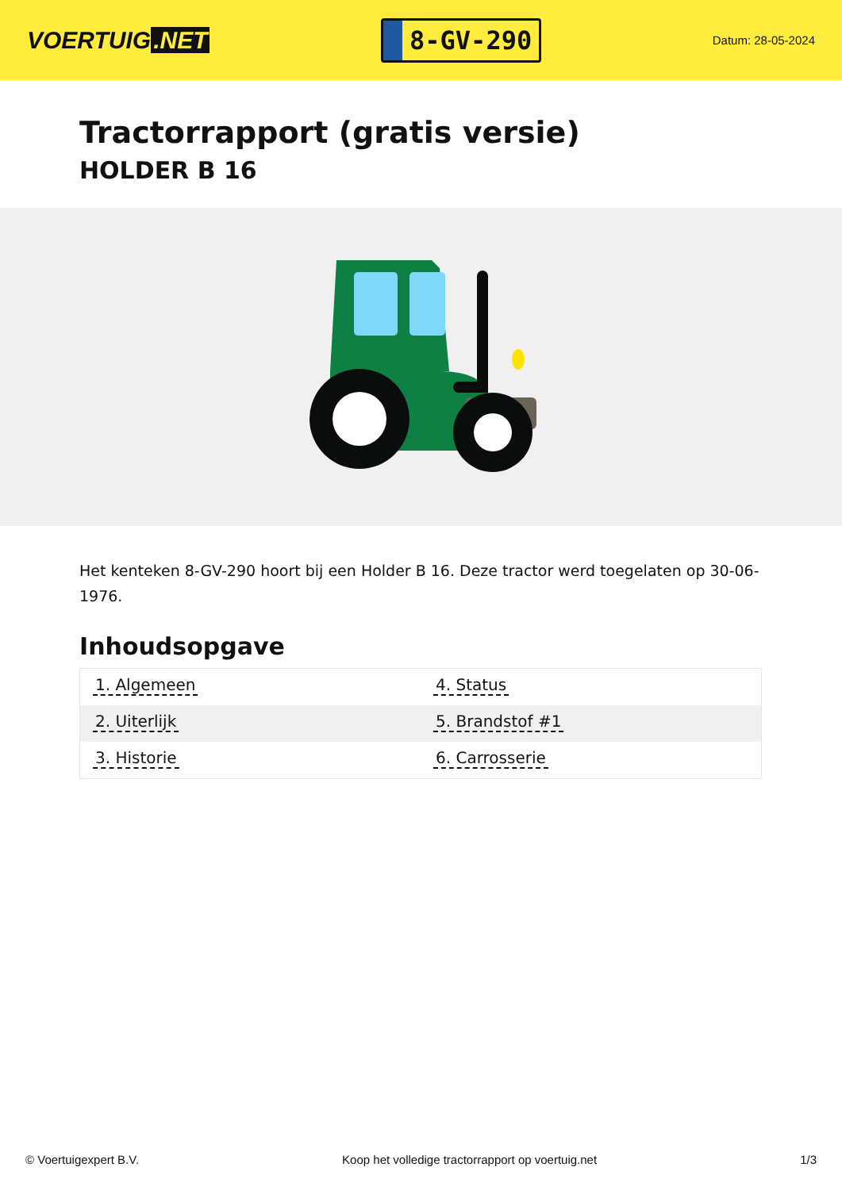VOERTUIG.NET
8-GV-290
Datum: 28-05-2024
Tractorrapport (gratis versie)
HOLDER B 16
Het kenteken 8-GV-290 hoort bij een Holder B 16. Deze tractor werd toegelaten op 30-06-1976.
Inhoudsopgave
| 1. Algemeen | 4. Status |
| 2. Uiterlijk | 5. Brandstof #1 |
| 3. Historie | 6. Carrosserie |
© Voertuigexpert B.V. Koop het volledige tractorrapport op voertuig.net 1/3